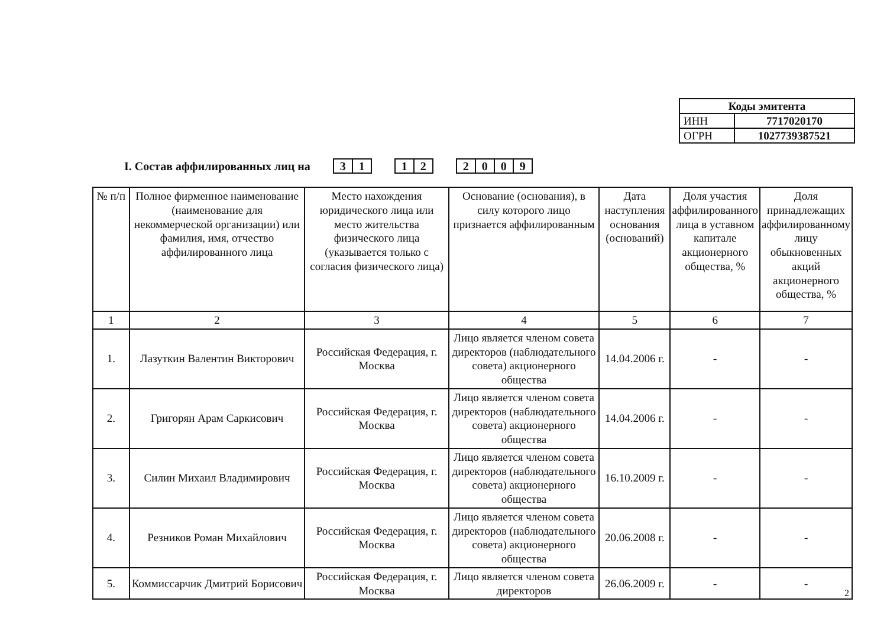| Коды эмитента | |
| ИНН | 7717020170 |
| ОГРН | 1027739387521 |
I. Состав аффилированных лиц на
31 12 2009
| № п/п | Полное фирменное наименование (наименование для некоммерческой организации) или фамилия, имя, отчество аффилированного лица | Место нахождения юридического лица или место жительства физического лица (указывается только с согласия физического лица) | Основание (основания), в силу которого лицо признается аффилированным | Дата наступления основания (оснований) | Доля участия аффилированного лица в уставном капитале акционерного общества, % | Доля принадлежащих аффилированному лицу обыкновенных акций акционерного общества, % |
| --- | --- | --- | --- | --- | --- | --- |
| 1 | 2 | 3 | 4 | 5 | 6 | 7 |
| 1. | Лазуткин Валентин Викторович | Российская Федерация, г. Москва | Лицо является членом совета директоров (наблюдательного совета) акционерного общества | 14.04.2006 г. | - | - |
| 2. | Григорян Арам Саркисович | Российская Федерация, г. Москва | Лицо является членом совета директоров (наблюдательного совета) акционерного общества | 14.04.2006 г. | - | - |
| 3. | Силин Михаил Владимирович | Российская Федерация, г. Москва | Лицо является членом совета директоров (наблюдательного совета) акционерного общества | 16.10.2009 г. | - | - |
| 4. | Резников Роман Михайлович | Российская Федерация, г. Москва | Лицо является членом совета директоров (наблюдательного совета) акционерного общества | 20.06.2008 г. | - | - |
| 5. | Коммиссарчик Дмитрий Борисович | Российская Федерация, г. Москва | Лицо является членом совета директоров | 26.06.2009 г. | - | - |
2